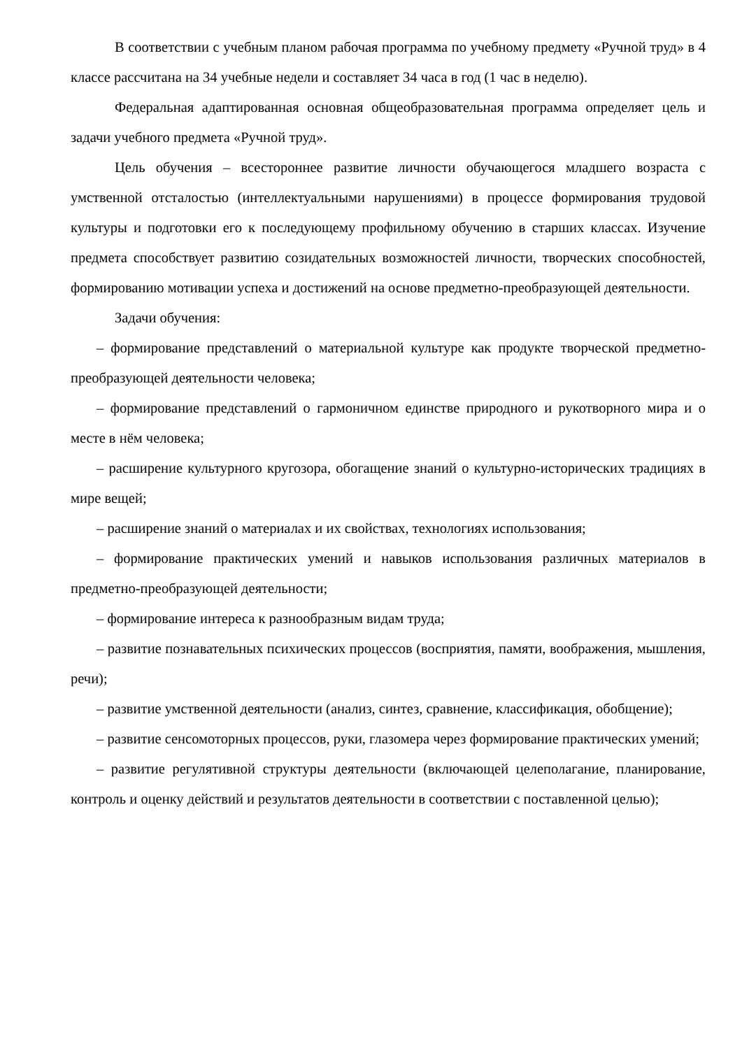В соответствии с учебным планом рабочая программа по учебному предмету «Ручной труд» в 4 классе рассчитана на 34 учебные недели и составляет 34 часа в год (1 час в неделю).
Федеральная адаптированная основная общеобразовательная программа определяет цель и задачи учебного предмета «Ручной труд».
Цель обучения – всестороннее развитие личности обучающегося младшего возраста с умственной отсталостью (интеллектуальными нарушениями) в процессе формирования трудовой культуры и подготовки его к последующему профильному обучению в старших классах. Изучение предмета способствует развитию созидательных возможностей личности, творческих способностей, формированию мотивации успеха и достижений на основе предметно-преобразующей деятельности.
Задачи обучения:
– формирование представлений о материальной культуре как продукте творческой предметно-преобразующей деятельности человека;
– формирование представлений о гармоничном единстве природного и рукотворного мира и о месте в нём человека;
– расширение культурного кругозора, обогащение знаний о культурно-исторических традициях в мире вещей;
– расширение знаний о материалах и их свойствах, технологиях использования;
– формирование практических умений и навыков использования различных материалов в предметно-преобразующей деятельности;
– формирование интереса к разнообразным видам труда;
– развитие познавательных психических процессов (восприятия, памяти, воображения, мышления, речи);
– развитие умственной деятельности (анализ, синтез, сравнение, классификация, обобщение);
– развитие сенсомоторных процессов, руки, глазомера через формирование практических умений;
– развитие регулятивной структуры деятельности (включающей целеполагание, планирование, контроль и оценку действий и результатов деятельности в соответствии с поставленной целью);